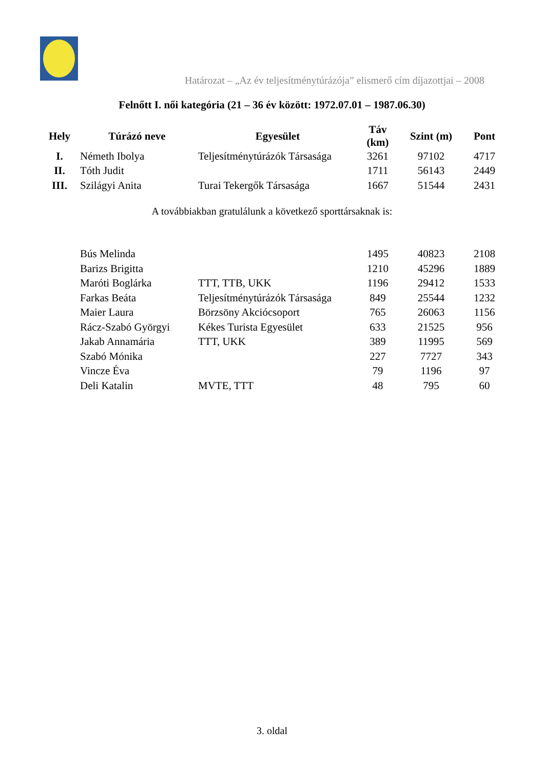Határozat – „Az év teljesítménytúrázója” elismerő cím díjazottjai – 2008
Felnőtt I. női kategória (21 – 36 év között: 1972.07.01 – 1987.06.30)
| Hely | Túrázó neve | Egyesület | Táv (km) | Szint (m) | Pont |
| --- | --- | --- | --- | --- | --- |
| I. | Németh Ibolya | Teljesítménytúrázók Társasága | 3261 | 97102 | 4717 |
| II. | Tóth Judit | | 1711 | 56143 | 2449 |
| III. | Szilágyi Anita | Turai Tekergők Társasága | 1667 | 51544 | 2431 |
| | Bús Melinda | | 1495 | 40823 | 2108 |
| | Barizs Brigitta | | 1210 | 45296 | 1889 |
| | Maróti Boglárka | TTT, TTB, UKK | 1196 | 29412 | 1533 |
| | Farkas Beáta | Teljesítménytúrázók Társasága | 849 | 25544 | 1232 |
| | Maier Laura | Börzsöny Akciócsoport | 765 | 26063 | 1156 |
| | Rácz-Szabó Györgyi | Kékes Turista Egyesület | 633 | 21525 | 956 |
| | Jakab Annamária | TTT, UKK | 389 | 11995 | 569 |
| | Szabó Mónika | | 227 | 7727 | 343 |
| | Vincze Éva | | 79 | 1196 | 97 |
| | Deli Katalin | MVTE, TTT | 48 | 795 | 60 |
A továbbiakban gratulálunk a következő sporttársaknak is:
3. oldal